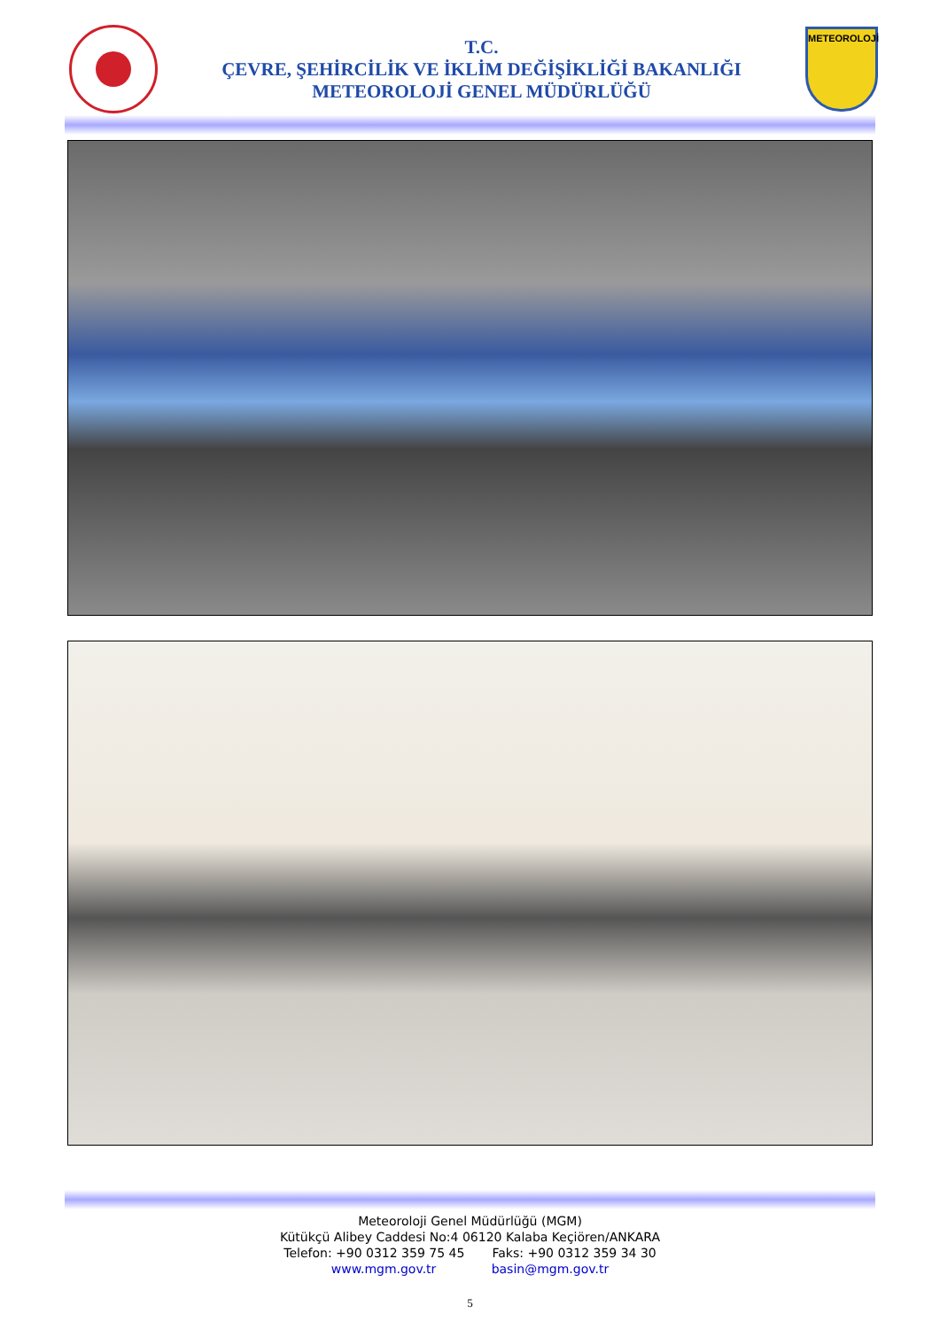T.C.
ÇEVRE, ŞEHİRCİLİK VE İKLİM DEĞİŞİKLİĞİ BAKANLIĞI
METEOROLOJİ GENEL MÜDÜRLÜĞÜ
METEOROLOJİ
Meteoroloji Genel Müdürlüğü (MGM)
Kütükçü Alibey Caddesi No:4 06120 Kalaba Keçiören/ANKARA
Telefon: +90 0312 359 75 45 Faks: +90 0312 359 34 30
www.mgm.gov.tr basin@mgm.gov.tr
5